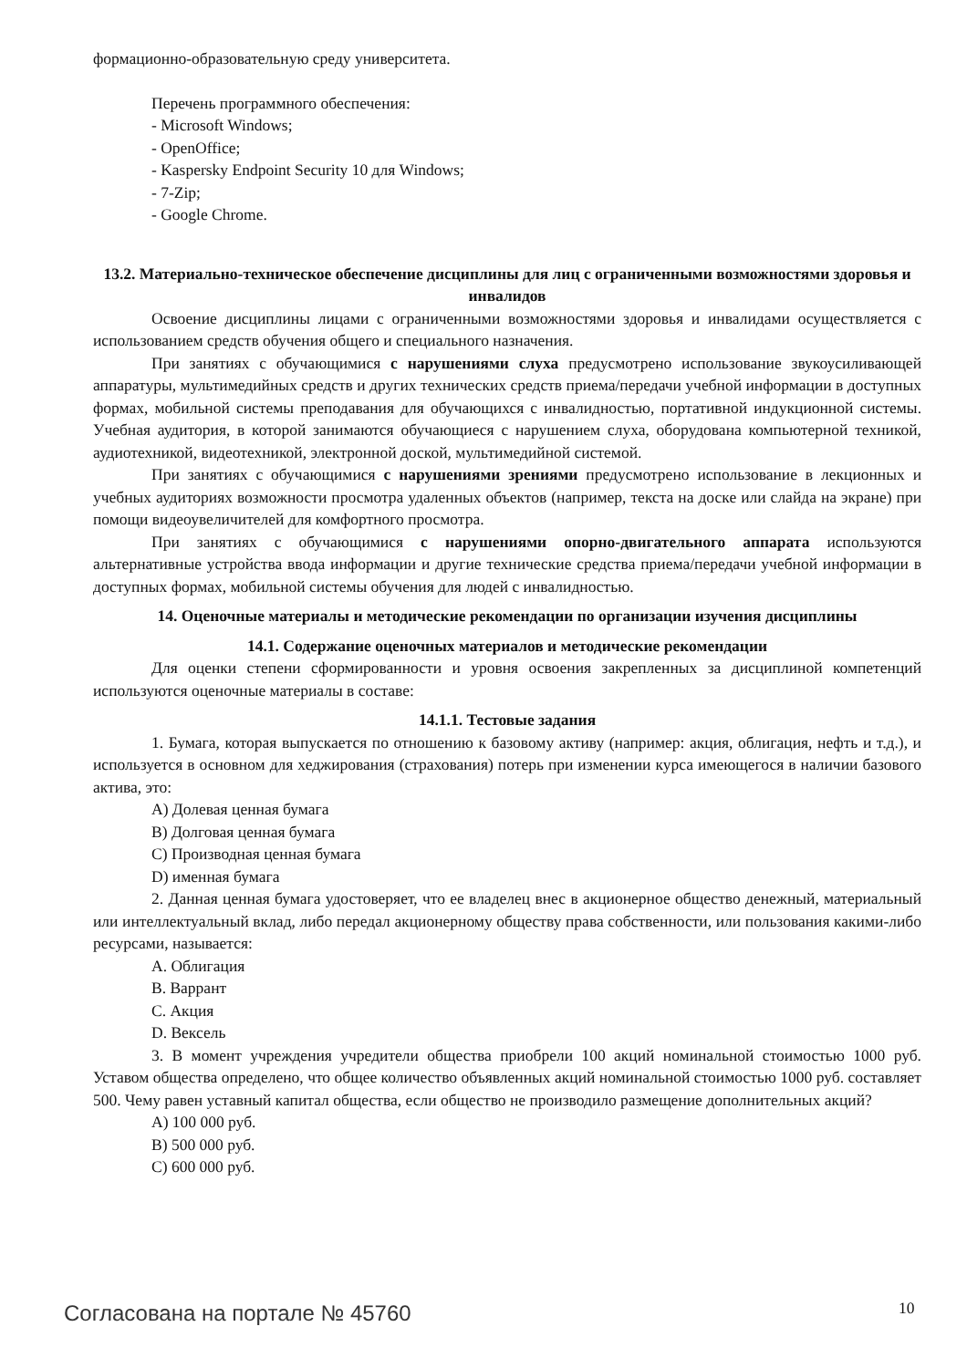формационно-образовательную среду университета.
Перечень программного обеспечения:
- Microsoft Windows;
- OpenOffice;
- Kaspersky Endpoint Security 10 для Windows;
- 7-Zip;
- Google Chrome.
13.2. Материально-техническое обеспечение дисциплины для лиц с ограниченными возможностями здоровья и инвалидов
Освоение дисциплины лицами с ограниченными возможностями здоровья и инвалидами осуществляется с использованием средств обучения общего и специального назначения.
При занятиях с обучающимися с нарушениями слуха предусмотрено использование звукоусиливающей аппаратуры, мультимедийных средств и других технических средств приема/передачи учебной информации в доступных формах, мобильной системы преподавания для обучающихся с инвалидностью, портативной индукционной системы. Учебная аудитория, в которой занимаются обучающиеся с нарушением слуха, оборудована компьютерной техникой, аудиотехникой, видеотехникой, электронной доской, мультимедийной системой.
При занятиях с обучающимися с нарушениями зрениями предусмотрено использование в лекционных и учебных аудиториях возможности просмотра удаленных объектов (например, текста на доске или слайда на экране) при помощи видеоувеличителей для комфортного просмотра.
При занятиях с обучающимися с нарушениями опорно-двигательного аппарата используются альтернативные устройства ввода информации и другие технические средства приема/передачи учебной информации в доступных формах, мобильной системы обучения для людей с инвалидностью.
14. Оценочные материалы и методические рекомендации по организации изучения дисциплины
14.1. Содержание оценочных материалов и методические рекомендации
Для оценки степени сформированности и уровня освоения закрепленных за дисциплиной компетенций используются оценочные материалы в составе:
14.1.1. Тестовые задания
1. Бумага, которая выпускается по отношению к базовому активу (например: акция, облигация, нефть и т.д.), и используется в основном для хеджирования (страхования) потерь при изменении курса имеющегося в наличии базового актива, это:
A) Долевая ценная бумага
B) Долговая ценная бумага
C) Производная ценная бумага
D) именная бумага
2. Данная ценная бумага удостоверяет, что ее владелец внес в акционерное общество денежный, материальный или интеллектуальный вклад, либо передал акционерному обществу права собственности, или пользования какими-либо ресурсами, называется:
A. Облигация
B. Варрант
C. Акция
D. Вексель
3. В момент учреждения учредители общества приобрели 100 акций номинальной стоимостью 1000 руб. Уставом общества определено, что общее количество объявленных акций номинальной стоимостью 1000 руб. составляет 500. Чему равен уставный капитал общества, если общество не производило размещение дополнительных акций?
A) 100 000 руб.
B) 500 000 руб.
C) 600 000 руб.
Согласована на портале № 45760 10